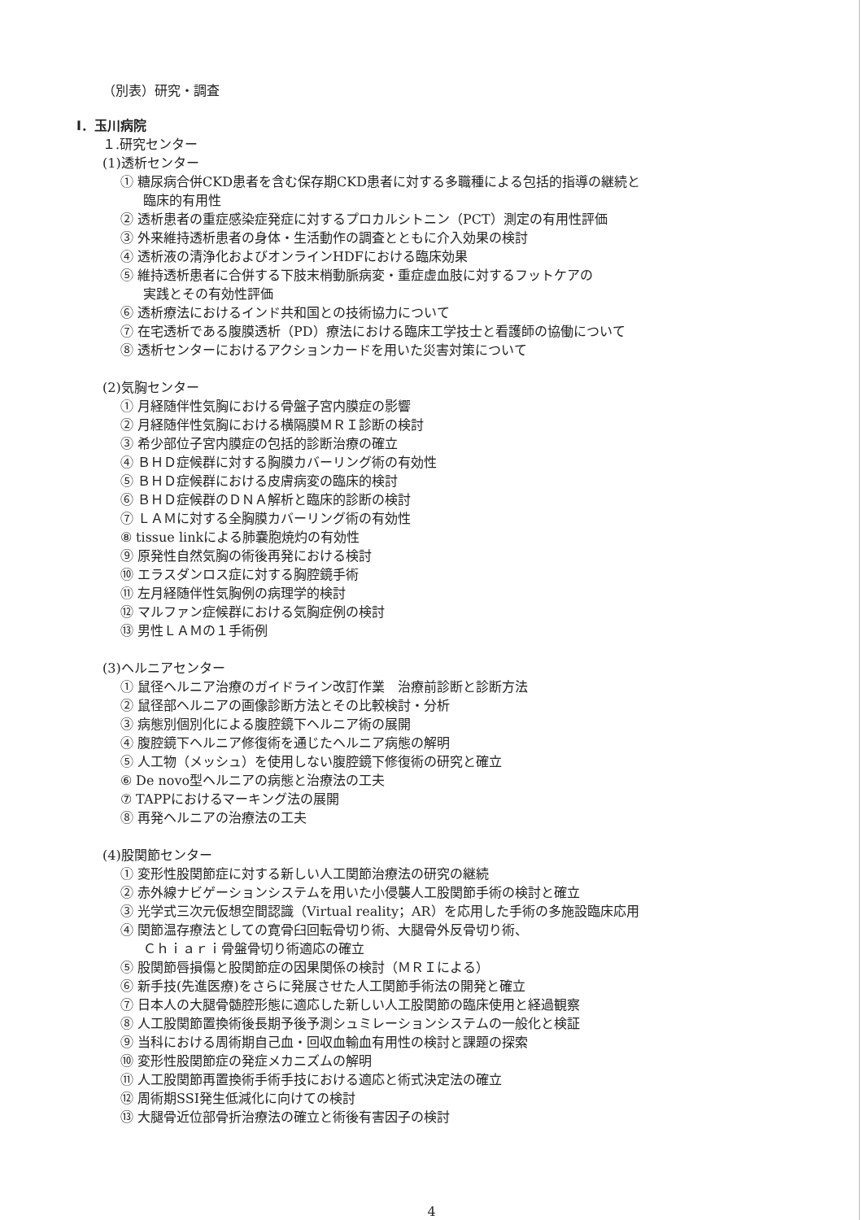（別表）研究・調査
Ⅰ．玉川病院
１.研究センター
(1)透析センター
① 糖尿病合併CKD患者を含む保存期CKD患者に対する多職種による包括的指導の継続と
臨床的有用性
② 透析患者の重症感染症発症に対するプロカルシトニン（PCT）測定の有用性評価
③ 外来維持透析患者の身体・生活動作の調査とともに介入効果の検討
④ 透析液の清浄化およびオンラインHDFにおける臨床効果
⑤ 維持透析患者に合併する下肢末梢動脈病変・重症虚血肢に対するフットケアの
実践とその有効性評価
⑥ 透析療法におけるインド共和国との技術協力について
⑦ 在宅透析である腹膜透析（PD）療法における臨床工学技士と看護師の協働について
⑧ 透析センターにおけるアクションカードを用いた災害対策について
(2)気胸センター
① 月経随伴性気胸における骨盤子宮内膜症の影響
② 月経随伴性気胸における横隔膜ＭＲＩ診断の検討
③ 希少部位子宮内膜症の包括的診断治療の確立
④ ＢＨＤ症候群に対する胸膜カバーリング術の有効性
⑤ ＢＨＤ症候群における皮膚病変の臨床的検討
⑥ ＢＨＤ症候群のＤＮＡ解析と臨床的診断の検討
⑦ ＬＡＭに対する全胸膜カバーリング術の有効性
⑧ tissue linkによる肺嚢胞焼灼の有効性
⑨ 原発性自然気胸の術後再発における検討
⑩ エラスダンロス症に対する胸腔鏡手術
⑪ 左月経随伴性気胸例の病理学的検討
⑫ マルファン症候群における気胸症例の検討
⑬ 男性ＬＡＭの１手術例
(3)ヘルニアセンター
① 鼠径ヘルニア治療のガイドライン改訂作業　治療前診断と診断方法
② 鼠径部ヘルニアの画像診断方法とその比較検討・分析
③ 病態別個別化による腹腔鏡下ヘルニア術の展開
④ 腹腔鏡下ヘルニア修復術を通じたヘルニア病態の解明
⑤ 人工物（メッシュ）を使用しない腹腔鏡下修復術の研究と確立
⑥ De novo型ヘルニアの病態と治療法の工夫
⑦ TAPPにおけるマーキング法の展開
⑧ 再発ヘルニアの治療法の工夫
(4)股関節センター
① 変形性股関節症に対する新しい人工関節治療法の研究の継続
② 赤外線ナビゲーションシステムを用いた小侵襲人工股関節手術の検討と確立
③ 光学式三次元仮想空間認識（Virtual reality；AR）を応用した手術の多施設臨床応用
④ 関節温存療法としての寛骨臼回転骨切り術、大腿骨外反骨切り術、
Ｃｈｉａｒｉ骨盤骨切り術適応の確立
⑤ 股関節唇損傷と股関節症の因果関係の検討（ＭＲＩによる）
⑥ 新手技(先進医療)をさらに発展させた人工関節手術法の開発と確立
⑦ 日本人の大腿骨髄腔形態に適応した新しい人工股関節の臨床使用と経過観察
⑧ 人工股関節置換術後長期予後予測シュミレーションシステムの一般化と検証
⑨ 当科における周術期自己血・回収血輸血有用性の検討と課題の探索
⑩ 変形性股関節症の発症メカニズムの解明
⑪ 人工股関節再置換術手術手技における適応と術式決定法の確立
⑫ 周術期SSI発生低減化に向けての検討
⑬ 大腿骨近位部骨折治療法の確立と術後有害因子の検討
4